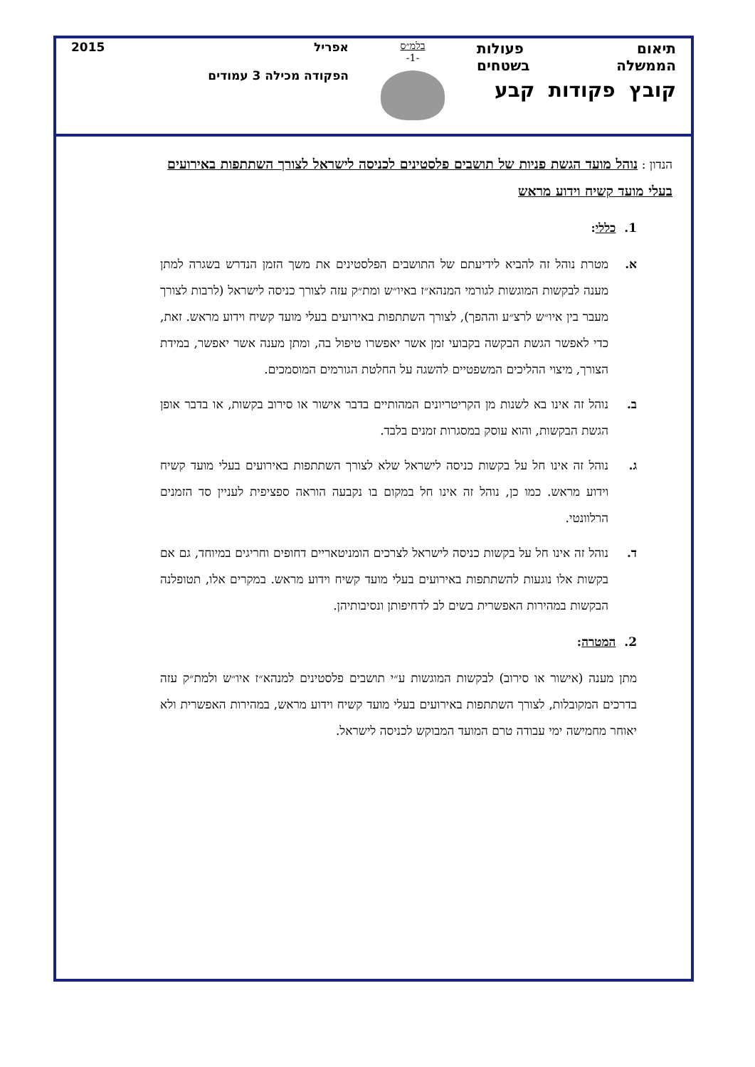תיאום פעולות
הממשלה בשטחים
קובץ פקודות קבע
בלמ״ס
-1-
אפריל 2015
הפקודה מכילה 3 עמודים
הנדון : נוהל מועד הגשת פניות של תושבים פלסטינים לכניסה לישראל לצורך השתתפות באירועים בעלי מועד קשיח וידוע מראש
1. כללי:
א. מטרת נוהל זה להביא לידיעתם של התושבים הפלסטינים את משך הזמן הנדרש בשגרה למתן מענה לבקשות המוגשות לגורמי המנהא״ז באיו״ש ומת״ק עזה לצורך כניסה לישראל (לרבות לצורך מעבר בין איו״ש לרצ״ע וההפך), לצורך השתתפות באירועים בעלי מועד קשיח וידוע מראש. זאת, כדי לאפשר הגשת הבקשה בקבועי זמן אשר יאפשרו טיפול בה, ומתן מענה אשר יאפשר, במידת הצורך, מיצוי ההליכים המשפטיים להשגה על החלטת הגורמים המוסמכים.
ב. נוהל זה אינו בא לשנות מן הקריטריונים המהותיים בדבר אישור או סירוב בקשות, או בדבר אופן הגשת הבקשות, והוא עוסק במסגרות זמנים בלבד.
ג. נוהל זה אינו חל על בקשות כניסה לישראל שלא לצורך השתתפות באירועים בעלי מועד קשיח וידוע מראש. כמו כן, נוהל זה אינו חל במקום בו נקבעה הוראה ספציפית לעניין סד הזמנים הרלוונטי.
ד. נוהל זה אינו חל על בקשות כניסה לישראל לצרכים הומניטאריים דחופים וחריגים במיוחד, גם אם בקשות אלו נוגעות להשתתפות באירועים בעלי מועד קשיח וידוע מראש. במקרים אלו, תטופלנה הבקשות במהירות האפשרית בשים לב לדחיפותן ונסיבותיהן.
2. המטרה:
מתן מענה (אישור או סירוב) לבקשות המוגשות ע״י תושבים פלסטינים למנהא״ז איו״ש ולמת״ק עזה בדרכים המקובלות, לצורך השתתפות באירועים בעלי מועד קשיח וידוע מראש, במהירות האפשרית ולא יאוחר מחמישה ימי עבודה טרם המועד המבוקש לכניסה לישראל.